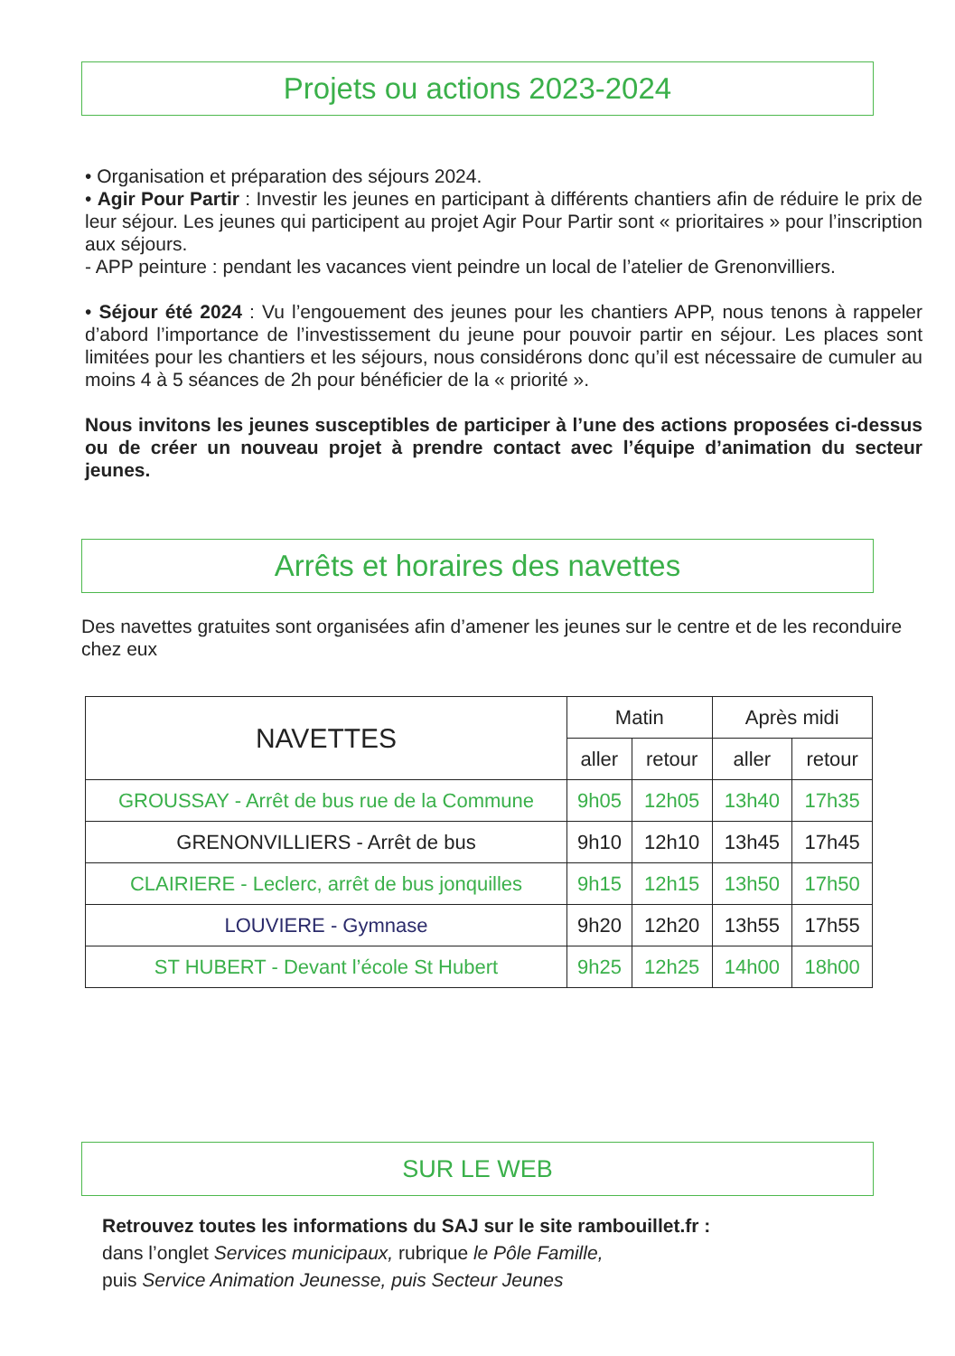Projets ou actions 2023-2024
• Organisation et préparation des séjours 2024.
• Agir Pour Partir : Investir les jeunes en participant à différents chantiers afin de réduire le prix de leur séjour. Les jeunes qui participent au projet Agir Pour Partir sont « prioritaires » pour l’inscription aux séjours.
- APP peinture : pendant les vacances vient peindre un local de l’atelier de Grenonvilliers.
• Séjour été 2024 : Vu l’engouement des jeunes pour les chantiers APP, nous tenons à rappeler d’abord l’importance de l’investissement du jeune pour pouvoir partir en séjour. Les places sont limitées pour les chantiers et les séjours, nous considérons donc qu’il est nécessaire de cumuler au moins 4 à 5 séances de 2h pour bénéficier de la « priorité ».
Nous invitons les jeunes susceptibles de participer à l’une des actions proposées ci-dessus ou de créer un nouveau projet à prendre contact avec l’équipe d’animation du secteur jeunes.
Arrêts et horaires des navettes
Des navettes gratuites sont organisées afin d’amener les jeunes sur le centre et de les reconduire chez eux
| NAVETTES | Matin | | Après midi | |
| --- | --- | --- | --- | --- |
| | aller | retour | aller | retour |
| GROUSSAY - Arrêt de bus rue de la Commune | 9h05 | 12h05 | 13h40 | 17h35 |
| GRENONVILLIERS - Arrêt de bus | 9h10 | 12h10 | 13h45 | 17h45 |
| CLAIRIERE - Leclerc, arrêt de bus jonquilles | 9h15 | 12h15 | 13h50 | 17h50 |
| LOUVIERE - Gymnase | 9h20 | 12h20 | 13h55 | 17h55 |
| ST HUBERT - Devant l’école St Hubert | 9h25 | 12h25 | 14h00 | 18h00 |
SUR LE WEB
Retrouvez toutes les informations du SAJ sur le site rambouillet.fr :
dans l’onglet Services municipaux, rubrique le Pôle Famille,
puis Service Animation Jeunesse, puis Secteur Jeunes